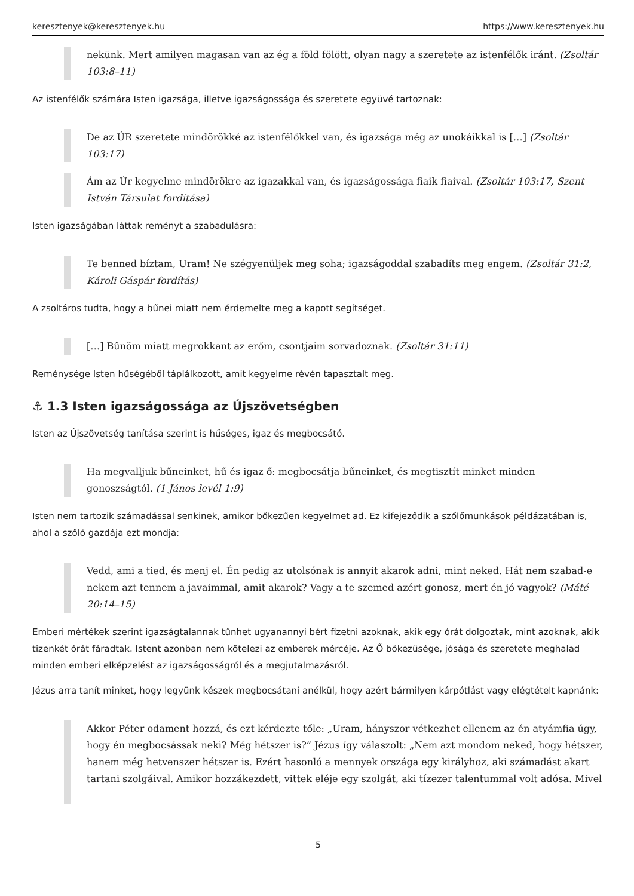keresztenyek@keresztenyek.hu https://www.keresztenyek.hu
nekünk. Mert amilyen magasan van az ég a föld fölött, olyan nagy a szeretete az istenfélők iránt. (Zsoltár 103:8–11)
Az istenfélők számára Isten igazsága, illetve igazságossága és szeretete együvé tartoznak:
De az ÚR szeretete mindörökké az istenfélőkkel van, és igazsága még az unokáikkal is […] (Zsoltár 103:17)
Ám az Úr kegyelme mindörökre az igazakkal van, és igazságossága fiaik fiaival. (Zsoltár 103:17, Szent István Társulat fordítása)
Isten igazságában láttak reményt a szabadulásra:
Te benned bíztam, Uram! Ne szégyenüljek meg soha; igazságoddal szabadíts meg engem. (Zsoltár 31:2, Károli Gáspár fordítás)
A zsoltáros tudta, hogy a bűnei miatt nem érdemelte meg a kapott segítséget.
[…] Bűnöm miatt megrokkant az erőm, csontjaim sorvadoznak. (Zsoltár 31:11)
Reménysége Isten hűségéből táplálkozott, amit kegyelme révén tapasztalt meg.
⚓ 1.3 Isten igazságossága az Újszövetségben
Isten az Újszövetség tanítása szerint is hűséges, igaz és megbocsátó.
Ha megvalljuk bűneinket, hű és igaz ő: megbocsátja bűneinket, és megtisztít minket minden gonoszságtól. (1 János levél 1:9)
Isten nem tartozik számadással senkinek, amikor bőkezűen kegyelmet ad. Ez kifejeződik a szőlőmunkások példázatában is, ahol a szőlő gazdája ezt mondja:
Vedd, ami a tied, és menj el. Én pedig az utolsónak is annyit akarok adni, mint neked. Hát nem szabad-e nekem azt tennem a javaimmal, amit akarok? Vagy a te szemed azért gonosz, mert én jó vagyok? (Máté 20:14–15)
Emberi mértékek szerint igazságtalannak tűnhet ugyanannyi bért fizetni azoknak, akik egy órát dolgoztak, mint azoknak, akik tizenkét órát fáradtak. Istent azonban nem kötelezi az emberek mércéje. Az Ő bőkezűsége, jósága és szeretete meghalad minden emberi elképzelést az igazságosságról és a megjutalmazásról.
Jézus arra tanít minket, hogy legyünk készek megbocsátani anélkül, hogy azért bármilyen kárpótlást vagy elégtételt kapnánk:
Akkor Péter odament hozzá, és ezt kérdezte tőle: „Uram, hányszor vétkezhet ellenem az én atyámfia úgy, hogy én megbocsássak neki? Még hétszer is?” Jézus így válaszolt: „Nem azt mondom neked, hogy hétszer, hanem még hetvenszer hétszer is. Ezért hasonló a mennyek országa egy királyhoz, aki számadást akart tartani szolgáival. Amikor hozzákezdett, vittek eléje egy szolgát, aki tízezer talentummal volt adósa. Mivel
5